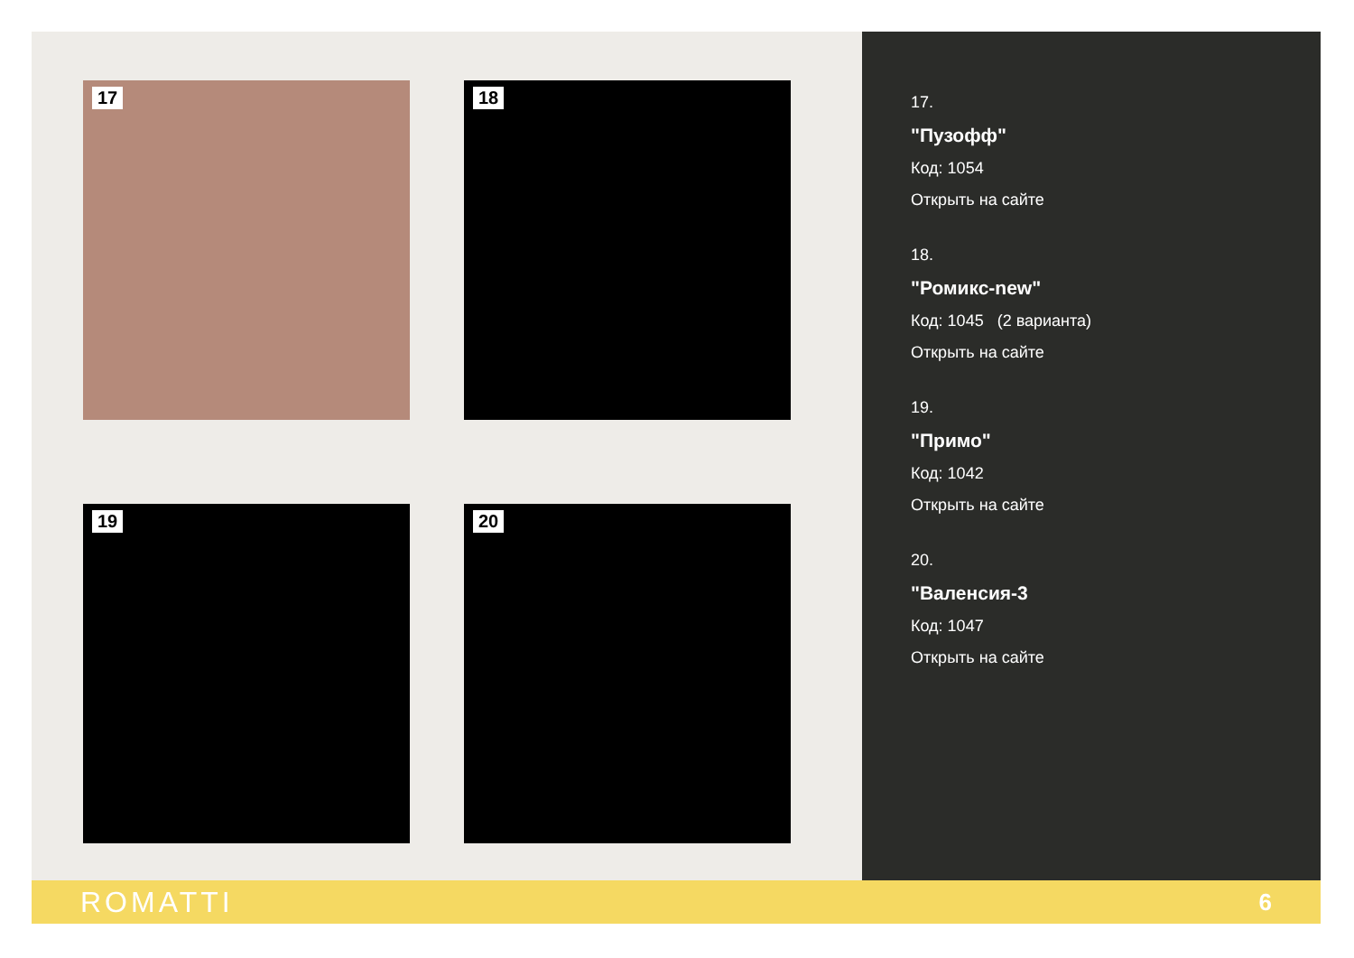17
18
19
20
17.
"Пузофф"
Код: 1054
Открыть на сайте
18.
"Ромикс-new"
Код: 1045 (2 варианта)
Открыть на сайте
19.
"Примо"
Код: 1042
Открыть на сайте
20.
"Валенсия-3
Код: 1047
Открыть на сайте
ROMATTI 6